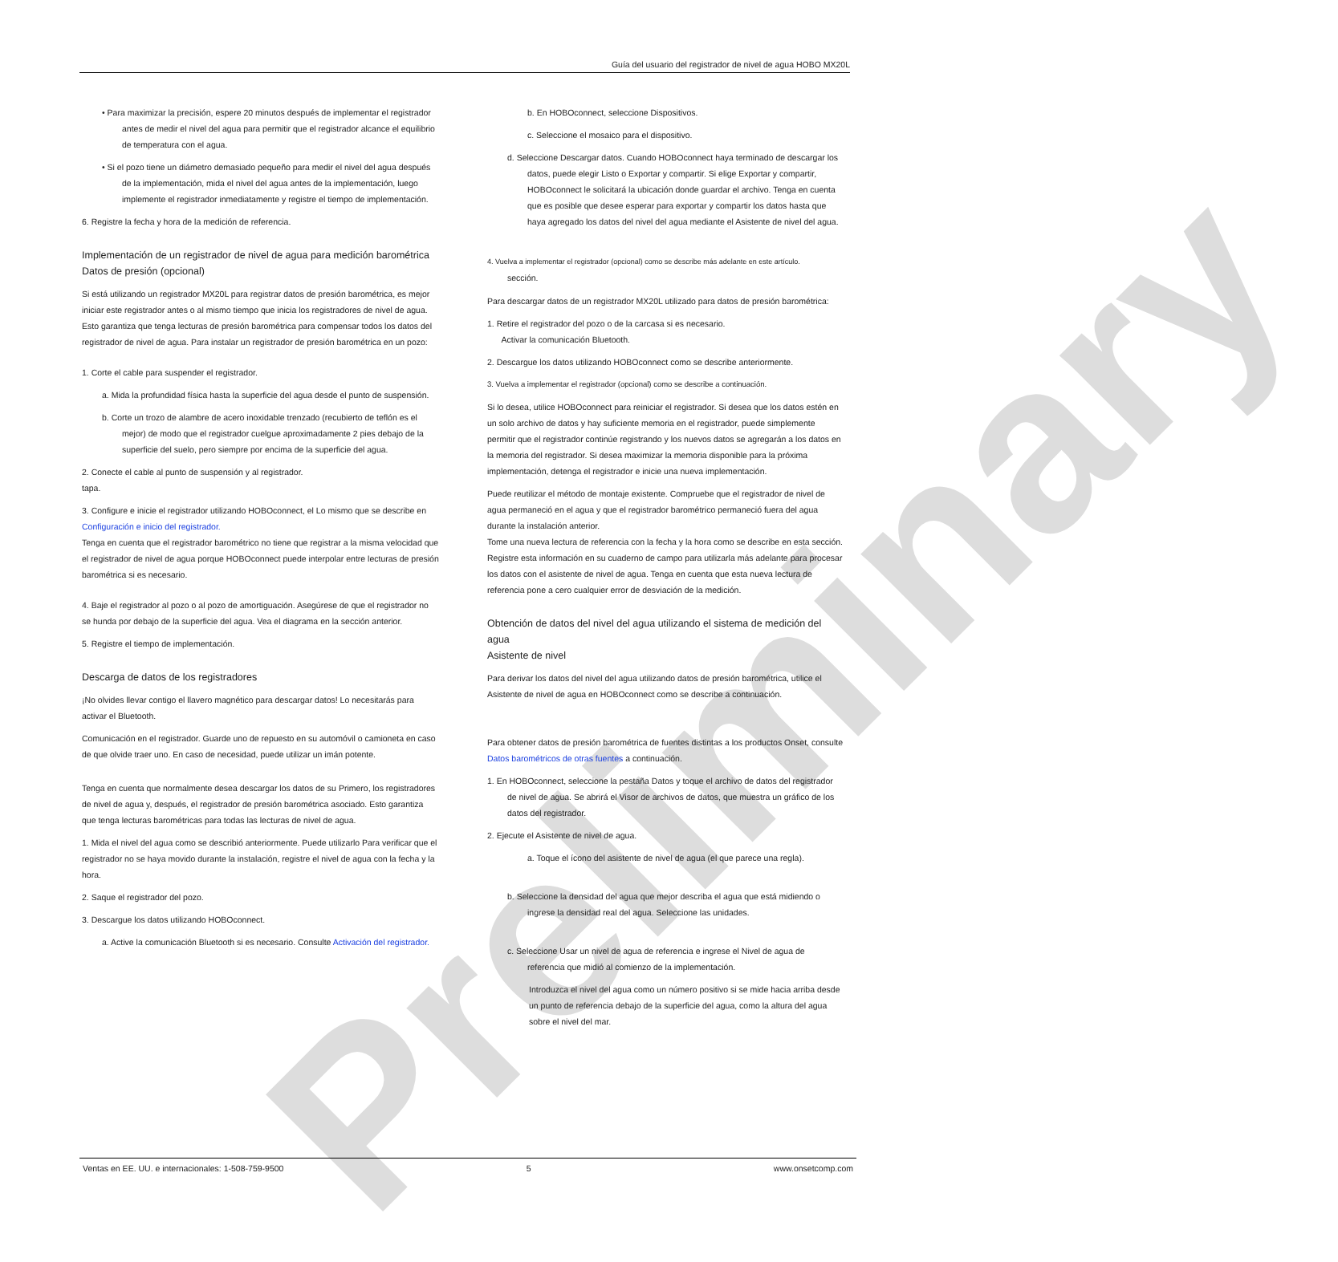Preliminary
Guía del usuario del registrador de nivel de agua HOBO MX20L
• Para maximizar la precisión, espere 20 minutos después de implementar el registrador antes de medir el nivel del agua para permitir que el registrador alcance el equilibrio de temperatura con el agua.
• Si el pozo tiene un diámetro demasiado pequeño para medir el nivel del agua después de la implementación, mida el nivel del agua antes de la implementación, luego implemente el registrador inmediatamente y registre el tiempo de implementación.
6. Registre la fecha y hora de la medición de referencia.
Implementación de un registrador de nivel de agua para medición barométrica
Datos de presión (opcional)
Si está utilizando un registrador MX20L para registrar datos de presión barométrica, es mejor iniciar este registrador antes o al mismo tiempo que inicia los registradores de nivel de agua. Esto garantiza que tenga lecturas de presión barométrica para compensar todos los datos del registrador de nivel de agua. Para instalar un registrador de presión barométrica en un pozo:
1. Corte el cable para suspender el registrador.
a. Mida la profundidad física hasta la superficie del agua desde el punto de suspensión.
b. Corte un trozo de alambre de acero inoxidable trenzado (recubierto de teflón es el mejor) de modo que el registrador cuelgue aproximadamente 2 pies debajo de la superficie del suelo, pero siempre por encima de la superficie del agua.
2. Conecte el cable al punto de suspensión y al registrador.
tapa.
3. Configure e inicie el registrador utilizando HOBOconnect, el Lo mismo que se describe en Configuración e inicio del registrador.
Tenga en cuenta que el registrador barométrico no tiene que registrar a la misma velocidad que el registrador de nivel de agua porque HOBOconnect puede interpolar entre lecturas de presión barométrica si es necesario.
4. Baje el registrador al pozo o al pozo de amortiguación. Asegúrese de que el registrador no se hunda por debajo de la superficie del agua. Vea el diagrama en la sección anterior.
5. Registre el tiempo de implementación.
Descarga de datos de los registradores
¡No olvides llevar contigo el llavero magnético para descargar datos! Lo necesitarás para activar el Bluetooth.
Comunicación en el registrador. Guarde uno de repuesto en su automóvil o camioneta en caso de que olvide traer uno. En caso de necesidad, puede utilizar un imán potente.
Tenga en cuenta que normalmente desea descargar los datos de su Primero, los registradores de nivel de agua y, después, el registrador de presión barométrica asociado. Esto garantiza que tenga lecturas barométricas para todas las lecturas de nivel de agua.
1. Mida el nivel del agua como se describió anteriormente. Puede utilizarlo Para verificar que el registrador no se haya movido durante la instalación, registre el nivel de agua con la fecha y la hora.
2. Saque el registrador del pozo.
3. Descargue los datos utilizando HOBOconnect.
a. Active la comunicación Bluetooth si es necesario. Consulte Activación del registrador.
b. En HOBOconnect, seleccione Dispositivos.
c. Seleccione el mosaico para el dispositivo.
d. Seleccione Descargar datos. Cuando HOBOconnect haya terminado de descargar los datos, puede elegir Listo o Exportar y compartir. Si elige Exportar y compartir, HOBOconnect le solicitará la ubicación donde guardar el archivo. Tenga en cuenta que es posible que desee esperar para exportar y compartir los datos hasta que haya agregado los datos del nivel del agua mediante el Asistente de nivel del agua.
4. Vuelva a implementar el registrador (opcional) como se describe más adelante en este artículo.
sección.
Para descargar datos de un registrador MX20L utilizado para datos de presión barométrica:
1. Retire el registrador del pozo o de la carcasa si es necesario.
Activar la comunicación Bluetooth.
2. Descargue los datos utilizando HOBOconnect como se describe anteriormente.
3. Vuelva a implementar el registrador (opcional) como se describe a continuación.
Si lo desea, utilice HOBOconnect para reiniciar el registrador. Si desea que los datos estén en un solo archivo de datos y hay suficiente memoria en el registrador, puede simplemente permitir que el registrador continúe registrando y los nuevos datos se agregarán a los datos en la memoria del registrador. Si desea maximizar la memoria disponible para la próxima implementación, detenga el registrador e inicie una nueva implementación.
Puede reutilizar el método de montaje existente. Compruebe que el registrador de nivel de agua permaneció en el agua y que el registrador barométrico permaneció fuera del agua durante la instalación anterior.
Tome una nueva lectura de referencia con la fecha y la hora como se describe en esta sección. Registre esta información en su cuaderno de campo para utilizarla más adelante para procesar los datos con el asistente de nivel de agua. Tenga en cuenta que esta nueva lectura de referencia pone a cero cualquier error de desviación de la medición.
Obtención de datos del nivel del agua utilizando el sistema de medición del agua
Asistente de nivel
Para derivar los datos del nivel del agua utilizando datos de presión barométrica, utilice el Asistente de nivel de agua en HOBOconnect como se describe a continuación.
Para obtener datos de presión barométrica de fuentes distintas a los productos Onset, consulte Datos barométricos de otras fuentes a continuación.
1. En HOBOconnect, seleccione la pestaña Datos y toque el archivo de datos del registrador de nivel de agua. Se abrirá el Visor de archivos de datos, que muestra un gráfico de los datos del registrador.
2. Ejecute el Asistente de nivel de agua.
a. Toque el ícono del asistente de nivel de agua (el que parece una regla).
b. Seleccione la densidad del agua que mejor describa el agua que está midiendo o ingrese la densidad real del agua. Seleccione las unidades.
c. Seleccione Usar un nivel de agua de referencia e ingrese el Nivel de agua de referencia que midió al comienzo de la implementación.
Introduzca el nivel del agua como un número positivo si se mide hacia arriba desde un punto de referencia debajo de la superficie del agua, como la altura del agua sobre el nivel del mar.
Ventas en EE. UU. e internacionales: 1-508-759-9500 5 www.onsetcomp.com